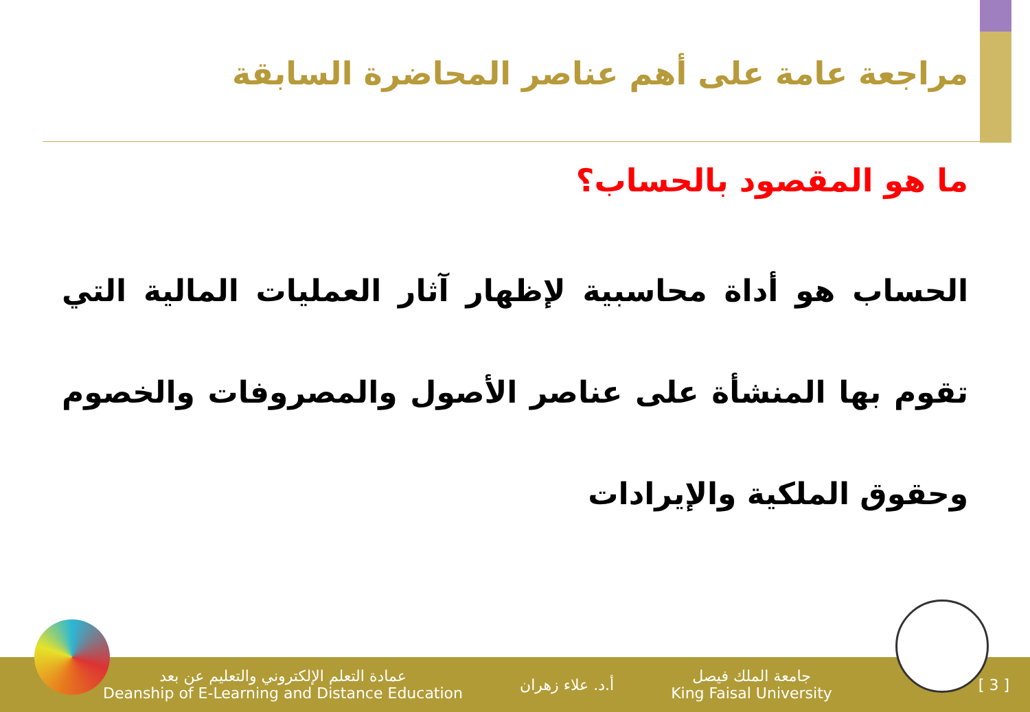مراجعة عامة على أهم عناصر المحاضرة السابقة
ما هو المقصود بالحساب؟
الحساب هو أداة محاسبية لإظهار آثار العمليات المالية التي تقوم بها المنشأة على عناصر الأصول والمصروفات والخصوم وحقوق الملكية والإيرادات
عمادة التعلم الإلكتروني والتعليم عن بعد
Deanship of E-Learning and Distance Education
أ.د. علاء زهران
جامعة الملك فيصل
King Faisal University
[ 3 ]